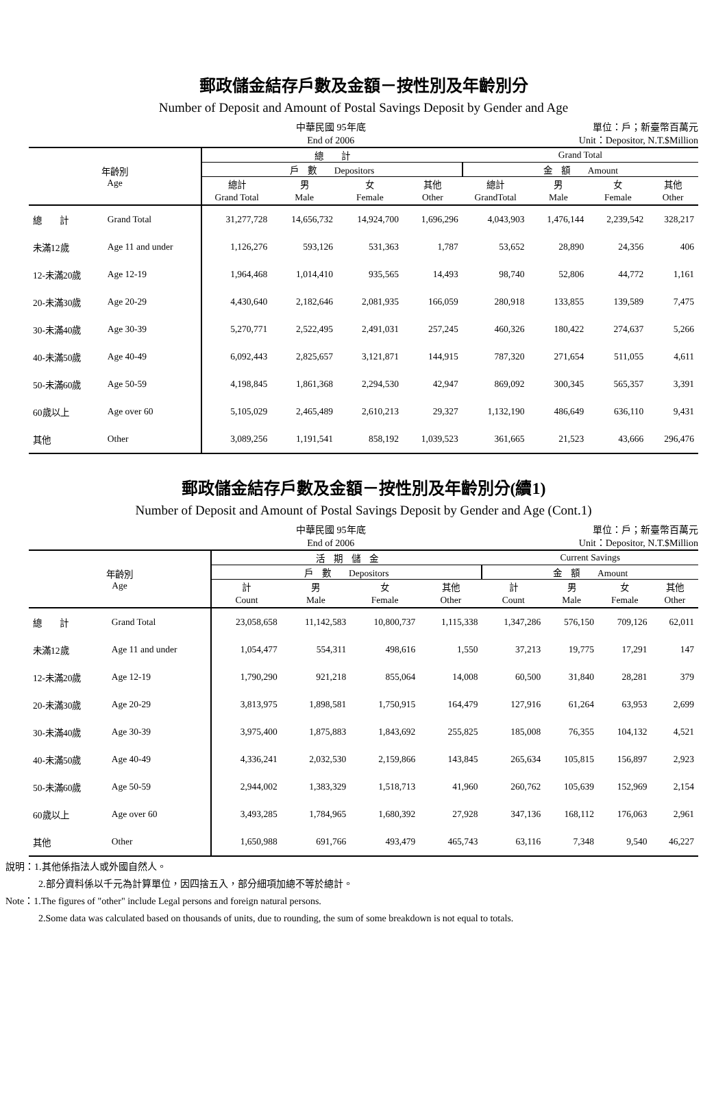郵政儲金結存戶數及金額－按性別及年齡別分
Number of Deposit and Amount of Postal Savings Deposit by Gender and Age
中華民國 95年底
End of 2006
單位：戶；新臺幣百萬元
Unit：Depositor, N.T.$Million
| 年齡別 Age | | 總 計 | | | | Grand Total | | | |
| --- | --- | --- | --- | --- | --- | --- | --- | --- | --- |
| | | 戶 數 Depositors | | | | 金 額 Amount | | | |
| | | 總計 | 男 | 女 | 其他 | 總計 | 男 | 女 | 其他 |
| | | Grand Total | Male | Female | Other | GrandTotal | Male | Female | Other |
| 總 計 | Grand Total | 31,277,728 | 14,656,732 | 14,924,700 | 1,696,296 | 4,043,903 | 1,476,144 | 2,239,542 | 328,217 |
| 未滿12歲 | Age 11 and under | 1,126,276 | 593,126 | 531,363 | 1,787 | 53,652 | 28,890 | 24,356 | 406 |
| 12-未滿20歲 | Age 12-19 | 1,964,468 | 1,014,410 | 935,565 | 14,493 | 98,740 | 52,806 | 44,772 | 1,161 |
| 20-未滿30歲 | Age 20-29 | 4,430,640 | 2,182,646 | 2,081,935 | 166,059 | 280,918 | 133,855 | 139,589 | 7,475 |
| 30-未滿40歲 | Age 30-39 | 5,270,771 | 2,522,495 | 2,491,031 | 257,245 | 460,326 | 180,422 | 274,637 | 5,266 |
| 40-未滿50歲 | Age 40-49 | 6,092,443 | 2,825,657 | 3,121,871 | 144,915 | 787,320 | 271,654 | 511,055 | 4,611 |
| 50-未滿60歲 | Age 50-59 | 4,198,845 | 1,861,368 | 2,294,530 | 42,947 | 869,092 | 300,345 | 565,357 | 3,391 |
| 60歲以上 | Age over 60 | 5,105,029 | 2,465,489 | 2,610,213 | 29,327 | 1,132,190 | 486,649 | 636,110 | 9,431 |
| 其他 | Other | 3,089,256 | 1,191,541 | 858,192 | 1,039,523 | 361,665 | 21,523 | 43,666 | 296,476 |
郵政儲金結存戶數及金額－按性別及年齡別分(續1)
Number of Deposit and Amount of Postal Savings Deposit by Gender and Age (Cont.1)
中華民國 95年底
End of 2006
單位：戶；新臺幣百萬元
Unit：Depositor, N.T.$Million
| 年齡別 Age | | 活 期 儲 金 | | | | Current Savings | | | |
| --- | --- | --- | --- | --- | --- | --- | --- | --- | --- |
| | | 戶 數 Depositors | | | | 金 額 Amount | | | |
| | | 計 | 男 | 女 | 其他 | 計 | 男 | 女 | 其他 |
| | | Count | Male | Female | Other | Count | Male | Female | Other |
| 總 計 | Grand Total | 23,058,658 | 11,142,583 | 10,800,737 | 1,115,338 | 1,347,286 | 576,150 | 709,126 | 62,011 |
| 未滿12歲 | Age 11 and under | 1,054,477 | 554,311 | 498,616 | 1,550 | 37,213 | 19,775 | 17,291 | 147 |
| 12-未滿20歲 | Age 12-19 | 1,790,290 | 921,218 | 855,064 | 14,008 | 60,500 | 31,840 | 28,281 | 379 |
| 20-未滿30歲 | Age 20-29 | 3,813,975 | 1,898,581 | 1,750,915 | 164,479 | 127,916 | 61,264 | 63,953 | 2,699 |
| 30-未滿40歲 | Age 30-39 | 3,975,400 | 1,875,883 | 1,843,692 | 255,825 | 185,008 | 76,355 | 104,132 | 4,521 |
| 40-未滿50歲 | Age 40-49 | 4,336,241 | 2,032,530 | 2,159,866 | 143,845 | 265,634 | 105,815 | 156,897 | 2,923 |
| 50-未滿60歲 | Age 50-59 | 2,944,002 | 1,383,329 | 1,518,713 | 41,960 | 260,762 | 105,639 | 152,969 | 2,154 |
| 60歲以上 | Age over 60 | 3,493,285 | 1,784,965 | 1,680,392 | 27,928 | 347,136 | 168,112 | 176,063 | 2,961 |
| 其他 | Other | 1,650,988 | 691,766 | 493,479 | 465,743 | 63,116 | 7,348 | 9,540 | 46,227 |
說明：1.其他係指法人或外國自然人。
2.部分資料係以千元為計算單位，因四捨五入，部分細項加總不等於總計。
Note：1.The figures of "other" include Legal persons and foreign natural persons.
2.Some data was calculated based on thousands of units, due to rounding, the sum of some breakdown is not equal to totals.